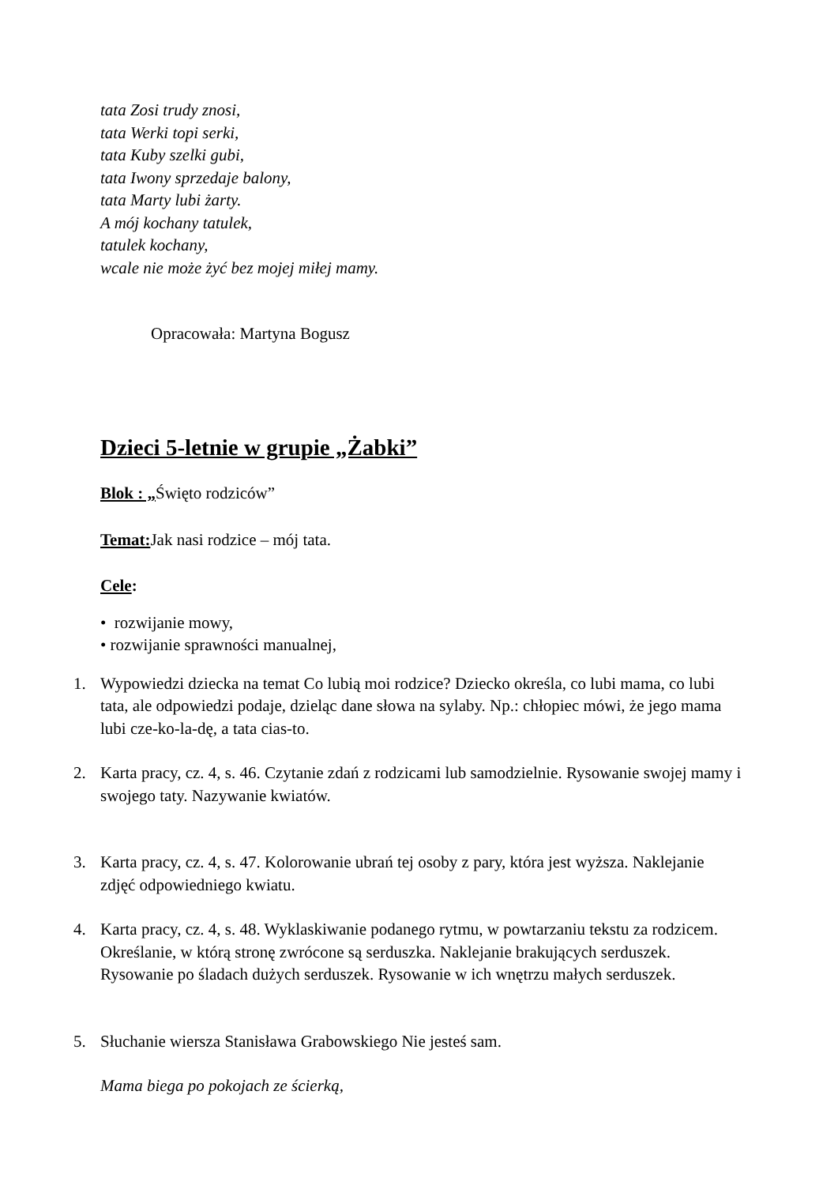tata Zosi trudy znosi,
tata Werki topi serki,
tata Kuby szelki gubi,
tata Iwony sprzedaje balony,
tata Marty lubi żarty.
A mój kochany tatulek,
tatulek kochany,
wcale nie może żyć bez mojej miłej mamy.
Opracowała: Martyna Bogusz
Dzieci 5-letnie w grupie „Żabki”
Blok : „Święto rodziców”
Temat: Jak nasi rodzice – mój tata.
Cele:
• rozwijanie mowy,
• rozwijanie sprawności manualnej,
1. Wypowiedzi dziecka na temat Co lubią moi rodzice? Dziecko określa, co lubi mama, co lubi tata, ale odpowiedzi podaje, dzieląc dane słowa na sylaby. Np.: chłopiec mówi, że jego mama lubi cze-ko-la-dę, a tata cias-to.
2. Karta pracy, cz. 4, s. 46. Czytanie zdań z rodzicami lub samodzielnie. Rysowanie swojej mamy i swojego taty. Nazywanie kwiatów.
3. Karta pracy, cz. 4, s. 47. Kolorowanie ubrań tej osoby z pary, która jest wyższa. Naklejanie zdjęć odpowiedniego kwiatu.
4. Karta pracy, cz. 4, s. 48. Wyklaskiwanie podanego rytmu, w powtarzaniu tekstu za rodzicem. Określanie, w którą stronę zwrócone są serduszka. Naklejanie brakujących serduszek. Rysowanie po śladach dużych serduszek. Rysowanie w ich wnętrzu małych serduszek.
5. Słuchanie wiersza Stanisława Grabowskiego Nie jesteś sam.
Mama biega po pokojach ze ścierką,